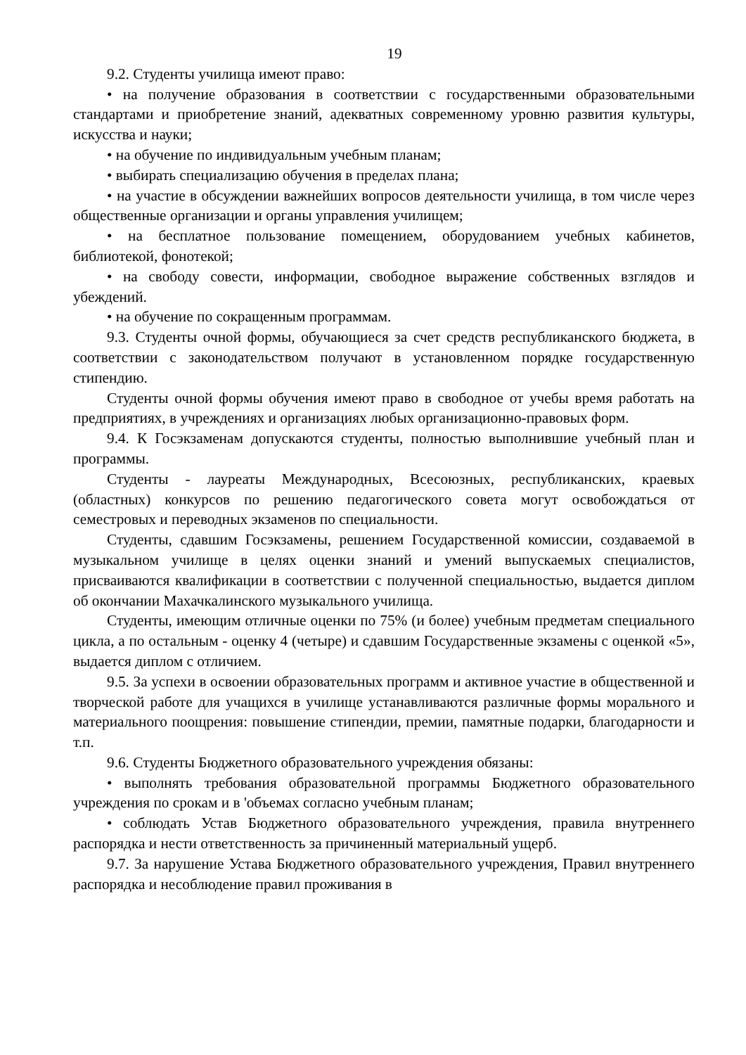19
9.2. Студенты училища имеют право:
• на получение образования в соответствии с государственными образовательными стандартами и приобретение знаний, адекватных современному уровню развития культуры, искусства и науки;
• на обучение по индивидуальным учебным планам;
• выбирать специализацию обучения в пределах плана;
• на участие в обсуждении важнейших вопросов деятельности училища, в том числе через общественные организации и органы управления училищем;
• на бесплатное пользование помещением, оборудованием учебных кабинетов, библиотекой, фонотекой;
• на свободу совести, информации, свободное выражение собственных взглядов и убеждений.
• на обучение по сокращенным программам.
9.3. Студенты очной формы, обучающиеся за счет средств республиканского бюджета, в соответствии с законодательством получают в установленном порядке государственную стипендию.
Студенты очной формы обучения имеют право в свободное от учебы время работать на предприятиях, в учреждениях и организациях любых организационно-правовых форм.
9.4. К Госэкзаменам допускаются студенты, полностью выполнившие учебный план и программы.
Студенты - лауреаты Международных, Всесоюзных, республиканских, краевых (областных) конкурсов по решению педагогического совета могут освобождаться от семестровых и переводных экзаменов по специальности.
Студенты, сдавшим Госэкзамены, решением Государственной комиссии, создаваемой в музыкальном училище в целях оценки знаний и умений выпускаемых специалистов, присваиваются квалификации в соответствии с полученной специальностью, выдается диплом об окончании Махачкалинского музыкального училища.
Студенты, имеющим отличные оценки по 75% (и более) учебным предметам специального цикла, а по остальным - оценку 4 (четыре) и сдавшим Государственные экзамены с оценкой «5», выдается диплом с отличием.
9.5. За успехи в освоении образовательных программ и активное участие в общественной и творческой работе для учащихся в училище устанавливаются различные формы морального и материального поощрения: повышение стипендии, премии, памятные подарки, благодарности и т.п.
9.6. Студенты Бюджетного образовательного учреждения обязаны:
• выполнять требования образовательной программы Бюджетного образовательного учреждения по срокам и в 'объемах согласно учебным планам;
• соблюдать Устав Бюджетного образовательного учреждения, правила внутреннего распорядка и нести ответственность за причиненный материальный ущерб.
9.7. За нарушение Устава Бюджетного образовательного учреждения, Правил внутреннего распорядка и несоблюдение правил проживания в